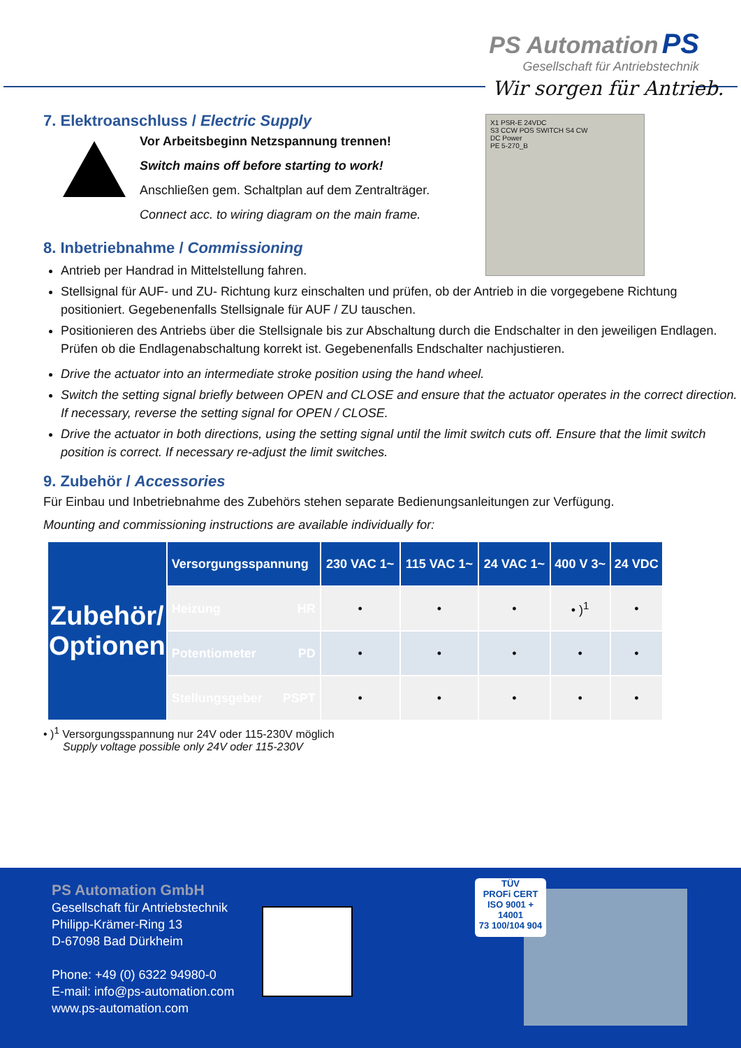PS Automation PS
Gesellschaft für Antriebstechnik
Wir sorgen für Antrieb.
X1 PSR-E 24VDC
S3 CCW POS SWITCH S4 CW
DC Power
PE 5-270_B
7. Elektroanschluss / Electric Supply
Vor Arbeitsbeginn Netzspannung trennen!
Switch mains off before starting to work!
Anschließen gem. Schaltplan auf dem Zentralträger.
Connect acc. to wiring diagram on the main frame.
8. Inbetriebnahme / Commissioning
Antrieb per Handrad in Mittelstellung fahren.
Stellsignal für AUF- und ZU- Richtung kurz einschalten und prüfen, ob der Antrieb in die vorgegebene Richtung positioniert. Gegebenenfalls Stellsignale für AUF / ZU tauschen.
Positionieren des Antriebs über die Stellsignale bis zur Abschaltung durch die Endschalter in den jeweiligen Endlagen. Prüfen ob die Endlagenabschaltung korrekt ist. Gegebenenfalls Endschalter nachjustieren.
Drive the actuator into an intermediate stroke position using the hand wheel.
Switch the setting signal briefly between OPEN and CLOSE and ensure that the actuator operates in the correct direction. If necessary, reverse the setting signal for OPEN / CLOSE.
Drive the actuator in both directions, using the setting signal until the limit switch cuts off. Ensure that the limit switch position is correct. If necessary re-adjust the limit switches.
9. Zubehör / Accessories
Für Einbau und Inbetriebnahme des Zubehörs stehen separate Bedienungsanleitungen zur Verfügung.
Mounting and commissioning instructions are available individually for:
| Zubehör/ Optionen | Versorgungsspannung | 230 VAC 1~ | 115 VAC 1~ | 24 VAC 1~ | 400 V 3~ | 24 VDC |
| | Heizung HR | • | • | • | • )<sup>1</sup> | • |
| | Potentiometer PD | • | • | • | • | • |
| | Stellungsgeber PSPT | • | • | • | • | • |
• )<sup>1</sup> Versorgungsspannung nur 24V oder 115-230V möglich
Supply voltage possible only 24V oder 115-230V
PS Automation GmbH
Gesellschaft für Antriebstechnik
Philipp-Krämer-Ring 13
D-67098 Bad Dürkheim
Phone: +49 (0) 6322 94980-0
E-mail: info@ps-automation.com
www.ps-automation.com
TÜV
PROFi CERT
ISO 9001 + 14001
73 100/104 904